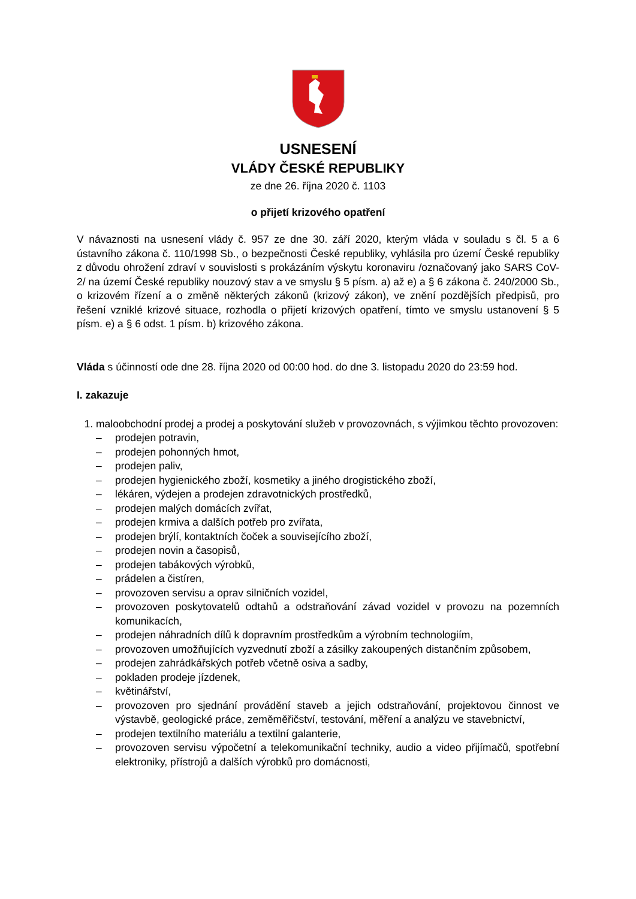USNESENÍ
VLÁDY ČESKÉ REPUBLIKY
ze dne 26. října 2020 č. 1103
o přijetí krizového opatření
V návaznosti na usnesení vlády č. 957 ze dne 30. září 2020, kterým vláda v souladu s čl. 5 a 6 ústavního zákona č. 110/1998 Sb., o bezpečnosti České republiky, vyhlásila pro území České republiky z důvodu ohrožení zdraví v souvislosti s prokázáním výskytu koronaviru /označovaný jako SARS CoV-2/ na území České republiky nouzový stav a ve smyslu § 5 písm. a) až e) a § 6 zákona č. 240/2000 Sb., o krizovém řízení a o změně některých zákonů (krizový zákon), ve znění pozdějších předpisů, pro řešení vzniklé krizové situace, rozhodla o přijetí krizových opatření, tímto ve smyslu ustanovení § 5 písm. e) a § 6 odst. 1 písm. b) krizového zákona.
Vláda s účinností ode dne 28. října 2020 od 00:00 hod. do dne 3. listopadu 2020 do 23:59 hod.
I. zakazuje
1. maloobchodní prodej a prodej a poskytování služeb v provozovnách, s výjimkou těchto provozoven:
– prodejen potravin,
– prodejen pohonných hmot,
– prodejen paliv,
– prodejen hygienického zboží, kosmetiky a jiného drogistického zboží,
– lékáren, výdejen a prodejen zdravotnických prostředků,
– prodejen malých domácích zvířat,
– prodejen krmiva a dalších potřeb pro zvířata,
– prodejen brýlí, kontaktních čoček a souvisejícího zboží,
– prodejen novin a časopisů,
– prodejen tabákových výrobků,
– prádelen a čistíren,
– provozoven servisu a oprav silničních vozidel,
– provozoven poskytovatelů odtahů a odstraňování závad vozidel v provozu na pozemních komunikacích,
– prodejen náhradních dílů k dopravním prostředkům a výrobním technologiím,
– provozoven umožňujících vyzvednutí zboží a zásilky zakoupených distančním způsobem,
– prodejen zahrádkářských potřeb včetně osiva a sadby,
– pokladen prodeje jízdenek,
– květinářství,
– provozoven pro sjednání provádění staveb a jejich odstraňování, projektovou činnost ve výstavbě, geologické práce, zeměměřičství, testování, měření a analýzu ve stavebnictví,
– prodejen textilního materiálu a textilní galanterie,
– provozoven servisu výpočetní a telekomunikační techniky, audio a video přijímačů, spotřební elektroniky, přístrojů a dalších výrobků pro domácnosti,